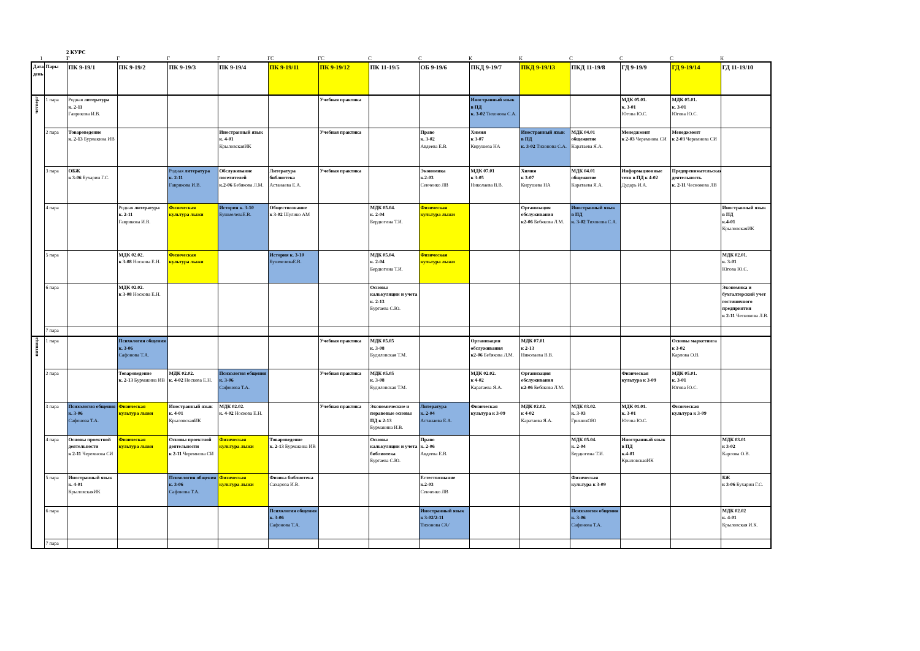2 КУРС
1 Г Г Г Г ГС ГС С С К К С С С К
| Дата, день | Пары | ПК 9-19/1 | ПК 9-19/2 | ПК 9-19/3 | ПК 9-19/4 | ПК 9-19/11 | ПК 9-19/12 | ПК 11-19/5 | ОБ 9-19/6 | ПКД 9-19/7 | ПКД 9-19/13 | ПКД 11-19/8 | ГД 9-19/9 | ГД 9-19/14 | ГД 11-19/10 |
| --- | --- | --- | --- | --- | --- | --- | --- | --- | --- | --- | --- | --- | --- | --- | --- |
| четверг | 1 пара | Родная литература к. 2-11 Гаврикова И.В. | | | | | Учебная практика | | | Иностранный язык в ПД к. 3-02 Тихонова С.А. | | | МДК 05.01. к. 3-01 Югова Ю.С. | МДК 05.01. к. 3-01 Югова Ю.С. | |
| | 2 пара | Товароведение к. 2-13 Бурмакина ИВ | | | Иностранный язык к. 4-01 КрыловскаяИК | | Учебная практика | | Право к. 3-02 Авдеева Е.В. | Химия к 3-07 Кирушева НА | Иностранный язык в ПД к. 3-02 Тихонова С.А. | МДК 04.01 общежитие Каратаева Я.А. | Менеджмент к 2-03 Черемнова СИ | Менеджмент к 2-03 Черемнова СИ | |
| | 3 пара | ОБЖ к 3-06 Бухарин Г.С. | | Родная литература к. 2-11 Гаврикова И.В. | Обслуживание посетителей к.2-06 Бебякова Л.М. | Литература библиотека Астанаева Е.А. | Учебная практика | | Экономика к.2-03 Сенченко ЛВ | МДК 07.01 к 3-05 Николаева В.В. | Химия к 3-07 Кирушева НА | МДК 04.01 общежитие Каратаева Я.А. | Информационные техн в ПД к 4-02 Дударь И.А. | Предпренимательская деятельность к. 2-11 Чеснокова ЛВ | |
| | 4 пара | | Родная литература к. 2-11 Гаврикова И.В. | Физическая культура лыжи | История к. 3-10 БушмелеваЕ.В. | Обществознание к 3-02 Шулико АМ | | МДК 05.04. к. 2-04 Бердюгина Т.И. | Физическая культура лыжи | | Организация обслуживания к2-06 Бебякова Л.М. | Иностранный язык в ПД к. 3-02 Тихонова С.А. | | | Иностранный язык в ПД к.4-01 КрыловскаяИК |
| | 5 пара | | МДК 02.02. к 3-08 Носкова Е.Н. | Физическая культура лыжи | | История к. 3-10 БушмелеваЕ.В. | | МДК 05.04. к. 2-04 Бердюгина Т.И. | Физическая культура лыжи | | | | | | МДК 02.01. к. 3-01 Югова Ю.С. |
| | 6 пара | | МДК 02.02. к 3-08 Носкова Е.Н. | | | | | Основы калькуляции и учета к. 2-13 Бургаева С.Ю. | | | | | | | Экономика и бухгалтерский учет гостиничного предприятия к 2-11 Чеснокова Л.В. |
| | 7 пара | | | | | | | | | | | | | | |
| пятница | 1 пара | | Психология общения к. 3-06 Сафонова Т.А. | | | | Учебная практика | МДК 05.05 к. 3-08 Будиловская Т.М. | | Организация обслуживания к2-06 Бебякова Л.М. | МДК 07.01 к 2-13 Николаева В.В. | | | Основы маркетинга к 3-02 Карлова О.В. | |
| | 2 пара | | Товароведение к. 2-13 Бурмакина ИВ | МДК 02.02. к. 4-02 Носкова Е.Н. | Психология общения к. 3-06 Сафонова Т.А. | | Учебная практика | МДК 05.05 к. 3-08 Будиловская Т.М. | | МДК 02.02. к 4-02 Каратаева Я.А. | Организация обслуживания к2-06 Бебякова Л.М. | | Физическая культура к 3-09 | МДК 05.01. к. 3-01 Югова Ю.С. | |
| | 3 пара | Психология общения к. 3-06 Сафонова Т.А. | Физическая культура лыжи | Иностранный язык к. 4-01 КрыловскаяИК | МДК 02.02. к. 4-02 Носкова Е.Н. | | Учебная практика | Экономические и поравовые основы ПД к 2-13 Бурмакина И.В. | Литература к. 2-04 Астанаева Е.А. | Физическая культура к 3-09 | МДК 02.02. к 4-02 Каратаева Я.А. | МДК 03.02. к. 3-03 ГринюкОЮ | МДК 01.01. к. 3-01 Югова Ю.С. | Физическая культура к 3-09 | |
| | 4 пара | Основы проектной деятельности к 2-11 Черемнова СИ | Физическая культура лыжи | Основы проектной деятельности к 2-11 Черемнова СИ | Физическая культура лыжи | Товароведение к. 2-13 Бурмакина ИВ | | Основы калькуляции и учета библиотека Бургаева С.Ю. | Право к. 2-06 Авдеева Е.В. | | | МДК 05.04. к. 2-04 Бердюгина Т.И. | Иностранный язык в ПД к.4-01 КрыловскаяИК | | МДК 03.01 к 3-02 Карлова О.В. |
| | 5 пара | Иностранный язык к. 4-01 КрыловскаяИК | | Психология общения к. 3-06 Сафонова Т.А. | Физическая культура лыжи | Физика библиотека Сахарова И.В. | | | Естествознание к.2-03 Сенченко ЛВ | | | Физическая культура к 3-09 | | | БЖ к 3-06 Бухарин Г.С. |
| | 6 пара | | | | | Психология общения к. 3-06 Сафонова Т.А. | | | Иностранный язык к 3-02/2-11 Тихонова СА/ | | | Психология общения к. 3-06 Сафонова Т.А. | | | МДК 02.02 к. 4-01 Крыловская И.К. |
| | 7 пара | | | | | | | | | | | | | | |